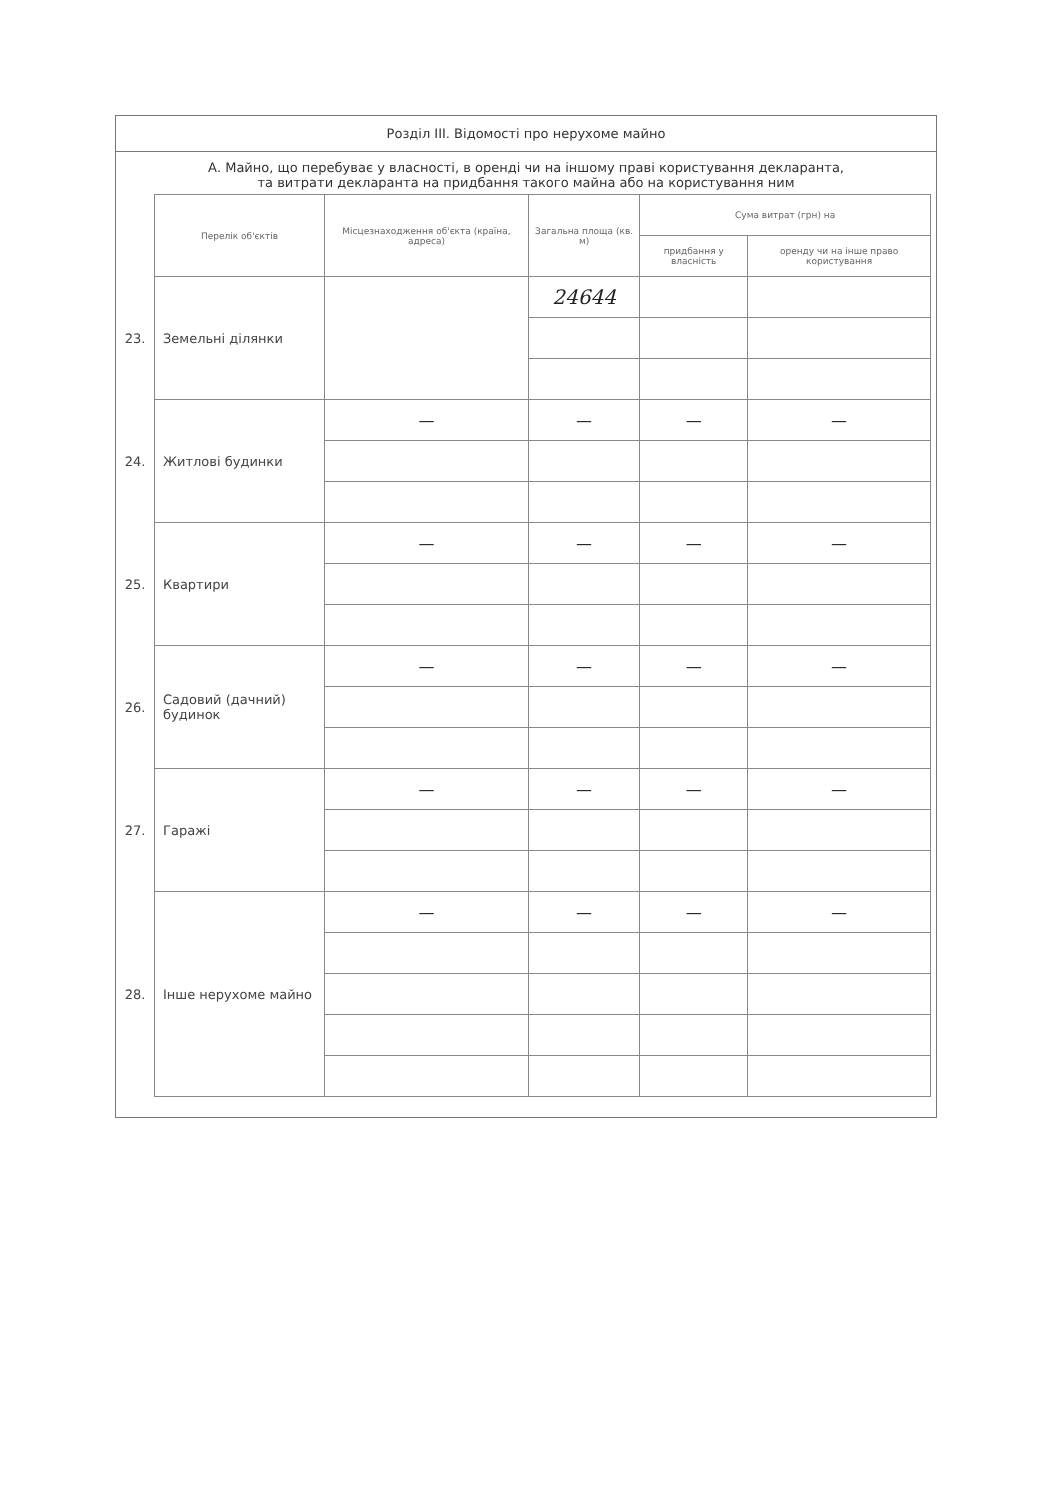Розділ III. Відомості про нерухоме майно
А. Майно, що перебуває у власності, в оренді чи на іншому праві користування декларанта,
та витрати декларанта на придбання такого майна або на користування ним
| | Перелік об'єктів | Місцезнаходження об'єкта (країна, адреса) | Загальна площа (кв. м) | Сума витрат (грн) на | |
| | | | | придбання у власність | оренду чи на інше право користування |
| 23. | Земельні ділянки | | 24644 | | |
| 24. | Житлові будинки | — | — | — | — |
| 25. | Квартири | — | — | — | — |
| 26. | Садовий (дачний) будинок | — | — | — | — |
| 27. | Гаражі | — | — | — | — |
| 28. | Інше нерухоме майно | — | — | — | — |